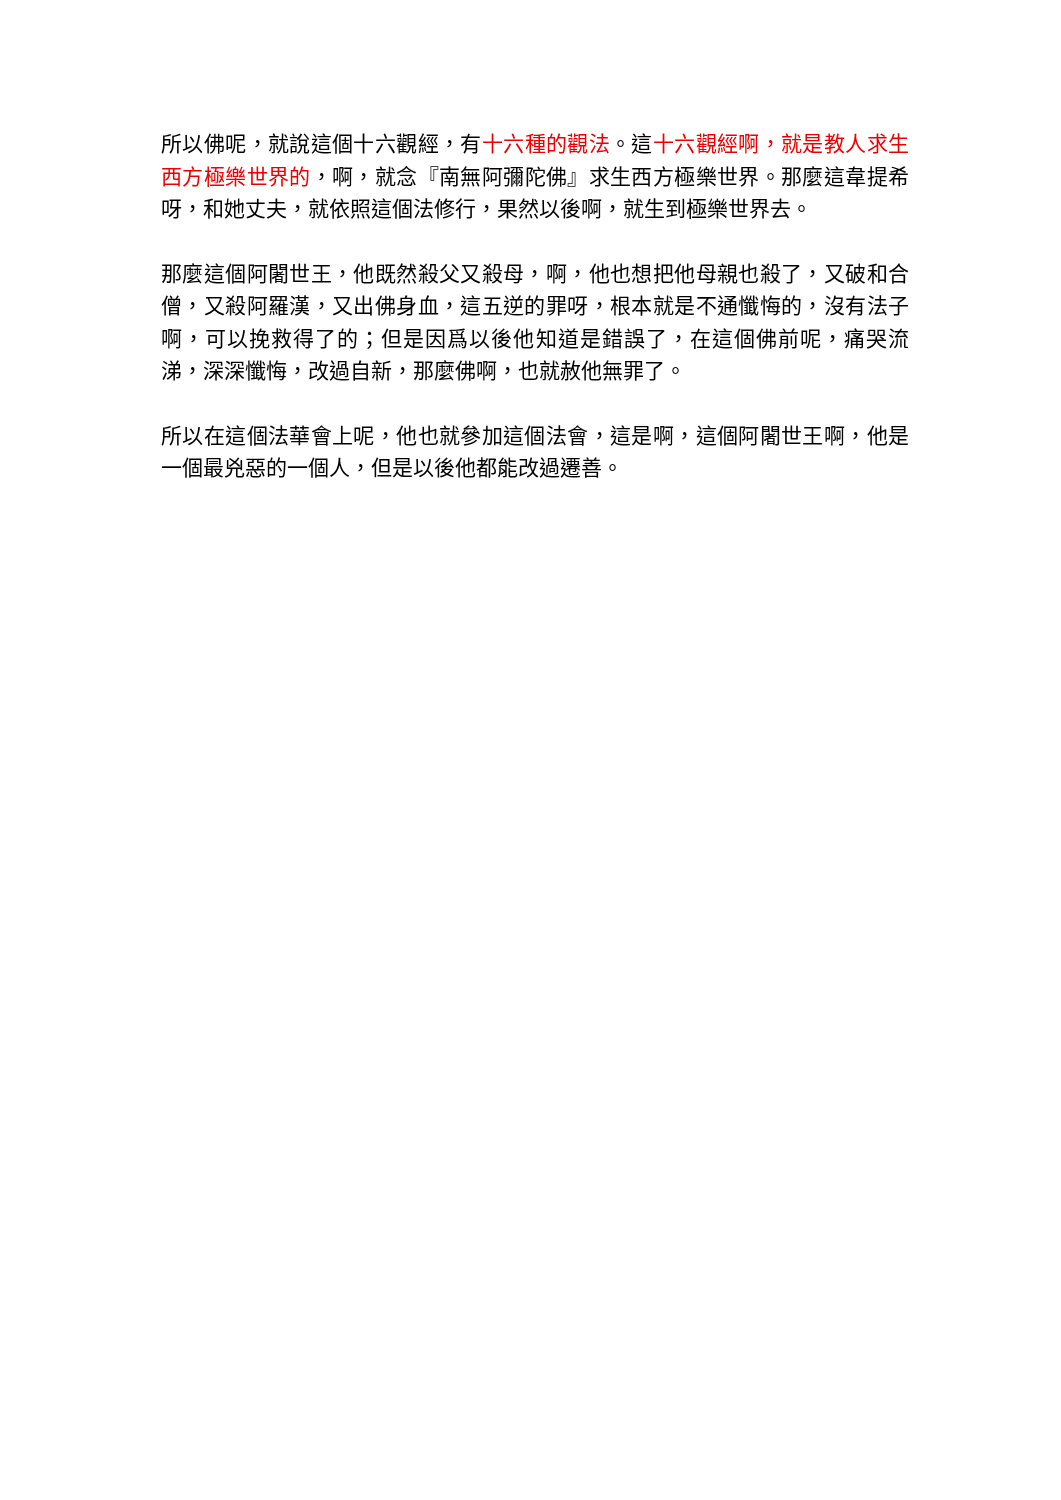所以佛呢，就說這個十六觀經，有十六種的觀法。這十六觀經啊，就是教人求生西方極樂世界的，啊，就念『南無阿彌陀佛』求生西方極樂世界。那麼這韋提希呀，和她丈夫，就依照這個法修行，果然以後啊，就生到極樂世界去。
那麼這個阿闍世王，他既然殺父又殺母，啊，他也想把他母親也殺了，又破和合僧，又殺阿羅漢，又出佛身血，這五逆的罪呀，根本就是不通懺悔的，沒有法子啊，可以挽救得了的；但是因爲以後他知道是錯誤了，在這個佛前呢，痛哭流涕，深深懺悔，改過自新，那麼佛啊，也就赦他無罪了。
所以在這個法華會上呢，他也就參加這個法會，這是啊，這個阿闍世王啊，他是一個最兇惡的一個人，但是以後他都能改過遷善。